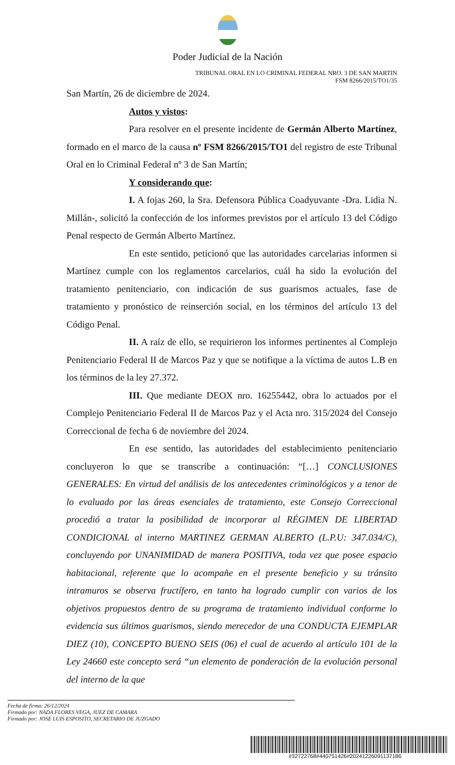Poder Judicial de la Nación
TRIBUNAL ORAL EN LO CRIMINAL FEDERAL NRO. 3 DE SAN MARTIN
FSM 8266/2015/TO1/35
San Martín, 26 de diciembre de 2024.
Autos y vistos:
Para resolver en el presente incidente de Germán Alberto Martínez, formado en el marco de la causa nº FSM 8266/2015/TO1 del registro de este Tribunal Oral en lo Criminal Federal nº 3 de San Martín;
Y considerando que:
I. A fojas 260, la Sra. Defensora Pública Coadyuvante -Dra. Lidia N. Millán-, solicitó la confección de los informes previstos por el artículo 13 del Código Penal respecto de Germán Alberto Martínez.
En este sentido, peticionó que las autoridades carcelarias informen si Martínez cumple con los reglamentos carcelarios, cuál ha sido la evolución del tratamiento penitenciario, con indicación de sus guarismos actuales, fase de tratamiento y pronóstico de reinserción social, en los términos del artículo 13 del Código Penal.
II. A raíz de ello, se requirieron los informes pertinentes al Complejo Penitenciario Federal II de Marcos Paz y que se notifique a la víctima de autos L.B en los términos de la ley 27.372.
III. Que mediante DEOX nro. 16255442, obra lo actuados por el Complejo Penitenciario Federal II de Marcos Paz y el Acta nro. 315/2024 del Consejo Correccional de fecha 6 de noviembre del 2024.
En ese sentido, las autoridades del establecimiento penitenciario concluyeron lo que se transcribe a continuación: “[…] CONCLUSIONES GENERALES: En virtud del análisis de los antecedentes criminológicos y a tenor de lo evaluado por las áreas esenciales de tratamiento, este Consejo Correccional procedió a tratar la posibilidad de incorporar al RÉGIMEN DE LIBERTAD CONDICIONAL al interno MARTINEZ GERMAN ALBERTO (L.P.U: 347.034/C), concluyendo por UNANIMIDAD de manera POSITIVA, toda vez que posee espacio habitacional, referente que lo acompañe en el presente beneficio y su tránsito intramuros se observa fructífero, en tanto ha logrado cumplir con varios de los objetivos propuestos dentro de su programa de tratamiento individual conforme lo evidencia sus últimos guarismos, siendo merecedor de una CONDUCTA EJEMPLAR DIEZ (10), CONCEPTO BUENO SEIS (06) el cual de acuerdo al artículo 101 de la Ley 24660 este concepto será “un elemento de ponderación de la evolución personal del interno de la que
Fecha de firma: 26/12/2024
Firmado por: NADA FLORES VEGA, JUEZ DE CAMARA
Firmado por: JOSE LUIS ESPOSITO, SECRETARIO DE JUZGADO
#32722768#440751426#20241226091137186